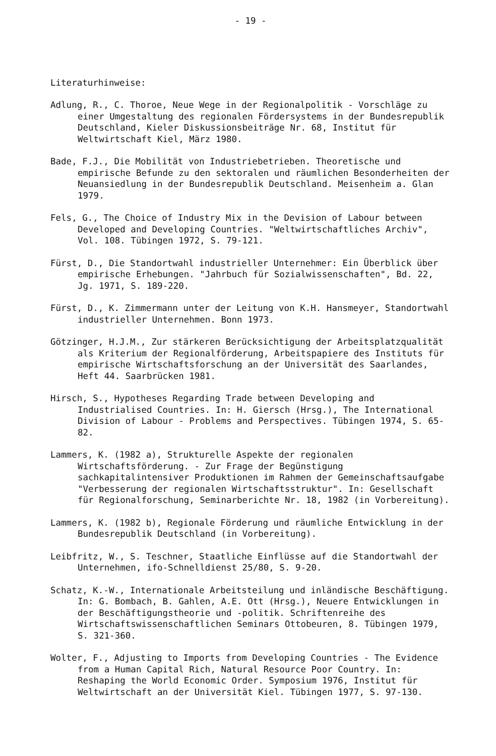- 19 -
Literaturhinweise:
Adlung, R., C. Thoroe, Neue Wege in der Regionalpolitik - Vorschläge zu einer Umgestaltung des regionalen Fördersystems in der Bundesrepublik Deutschland, Kieler Diskussionsbeiträge Nr. 68, Institut für Weltwirtschaft Kiel, März 1980.
Bade, F.J., Die Mobilität von Industriebetrieben. Theoretische und empirische Befunde zu den sektoralen und räumlichen Besonderheiten der Neuansiedlung in der Bundesrepublik Deutschland. Meisenheim a. Glan 1979.
Fels, G., The Choice of Industry Mix in the Devision of Labour between Developed and Developing Countries. "Weltwirtschaftliches Archiv", Vol. 108. Tübingen 1972, S. 79-121.
Fürst, D., Die Standortwahl industrieller Unternehmer: Ein Überblick über empirische Erhebungen. "Jahrbuch für Sozialwissenschaften", Bd. 22, Jg. 1971, S. 189-220.
Fürst, D., K. Zimmermann unter der Leitung von K.H. Hansmeyer, Standortwahl industrieller Unternehmen. Bonn 1973.
Götzinger, H.J.M., Zur stärkeren Berücksichtigung der Arbeitsplatzqualität als Kriterium der Regionalförderung, Arbeitspapiere des Instituts für empirische Wirtschaftsforschung an der Universität des Saarlandes, Heft 44. Saarbrücken 1981.
Hirsch, S., Hypotheses Regarding Trade between Developing and Industrialised Countries. In: H. Giersch (Hrsg.), The International Division of Labour - Problems and Perspectives. Tübingen 1974, S. 65-82.
Lammers, K. (1982 a), Strukturelle Aspekte der regionalen Wirtschaftsförderung. - Zur Frage der Begünstigung sachkapitalintensiver Produktionen im Rahmen der Gemeinschaftsaufgabe "Verbesserung der regionalen Wirtschaftsstruktur". In: Gesellschaft für Regionalforschung, Seminarberichte Nr. 18, 1982 (in Vorbereitung).
Lammers, K. (1982 b), Regionale Förderung und räumliche Entwicklung in der Bundesrepublik Deutschland (in Vorbereitung).
Leibfritz, W., S. Teschner, Staatliche Einflüsse auf die Standortwahl der Unternehmen, ifo-Schnelldienst 25/80, S. 9-20.
Schatz, K.-W., Internationale Arbeitsteilung und inländische Beschäftigung. In: G. Bombach, B. Gahlen, A.E. Ott (Hrsg.), Neuere Entwicklungen in der Beschäftigungstheorie und -politik. Schriftenreihe des Wirtschaftswissenschaftlichen Seminars Ottobeuren, 8. Tübingen 1979, S. 321-360.
Wolter, F., Adjusting to Imports from Developing Countries - The Evidence from a Human Capital Rich, Natural Resource Poor Country. In: Reshaping the World Economic Order. Symposium 1976, Institut für Weltwirtschaft an der Universität Kiel. Tübingen 1977, S. 97-130.